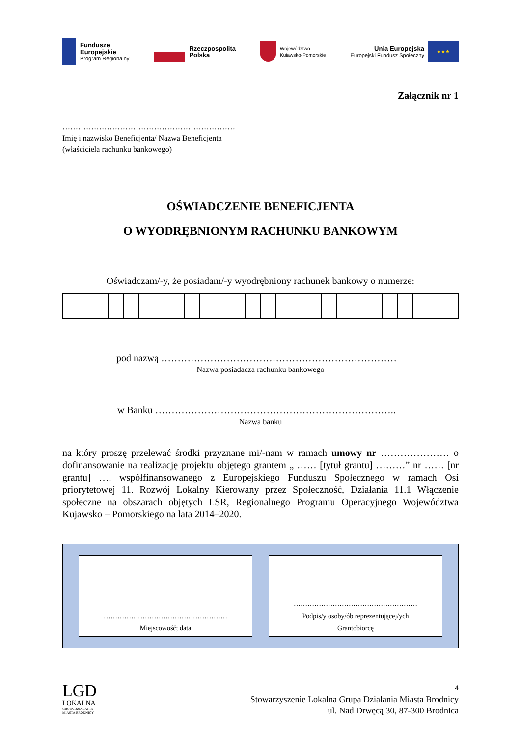Fundusze
Europejskie
Program Regionalny
Rzeczpospolita
Polska
Województwo
Kujawsko-Pomorskie
Unia Europejska
Europejski Fundusz Społeczny
★★★
Załącznik nr 1
…………………………………………………………
Imię i nazwisko Beneficjenta/ Nazwa Beneficjenta
(właściciela rachunku bankowego)
OŚWIADCZENIE BENEFICJENTA
O WYODRĘBNIONYM RACHUNKU BANKOWYM
Oświadczam/-y, że posiadam/-y wyodrębniony rachunek bankowy o numerze:
pod nazwą ………………………………………………………………
Nazwa posiadacza rachunku bankowego
w Banku ………………………………………………………………..
Nazwa banku
na który proszę przelewać środki przyznane mi/-nam w ramach umowy nr ………………… o dofinansowanie na realizację projektu objętego grantem „ …… [tytuł grantu] ………” nr …… [nr grantu] …. współfinansowanego z Europejskiego Funduszu Społecznego w ramach Osi priorytetowej 11. Rozwój Lokalny Kierowany przez Społeczność, Działania 11.1 Włączenie społeczne na obszarach objętych LSR, Regionalnego Programu Operacyjnego Województwa Kujawsko – Pomorskiego na lata 2014–2020.
………………………………………………
Miejscowość; data
………………………………………………
Podpis/y osoby/ób reprezentującej/ych
Grantobiorcę
LGD
LOKALNA
GRUPA DZIAŁANIA
MIASTA BRODNICY
4
Stowarzyszenie Lokalna Grupa Działania Miasta Brodnicy
ul. Nad Drwęcą 30, 87-300 Brodnica